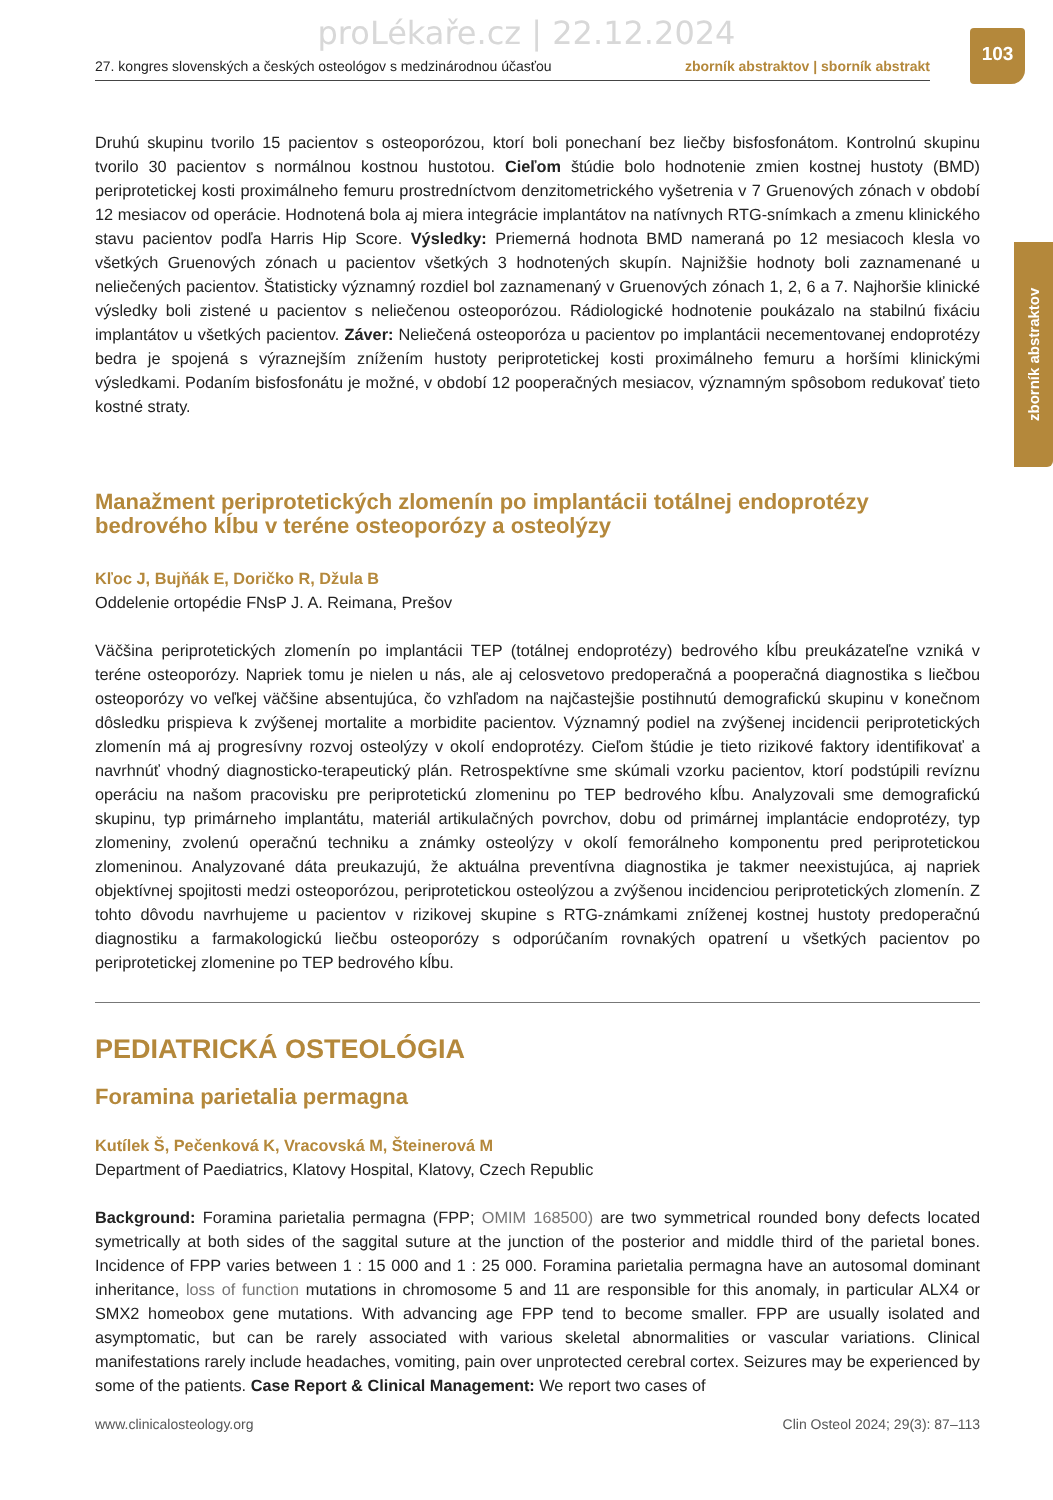proLékaře.cz | 22.12.2024
27. kongres slovenských a českých osteológov s medzinárodnou účasťou zborník abstraktov | sborník abstrakt
103
zborník abstraktov
Druhú skupinu tvorilo 15 pacientov s osteoporózou, ktorí boli ponechaní bez liečby bisfosfonátom. Kontrolnú skupinu tvorilo 30 pacientov s normálnou kostnou hustotou. Cieľom štúdie bolo hodnotenie zmien kostnej hustoty (BMD) periprotetickej kosti proximálneho femuru prostredníctvom denzitometrického vyšetrenia v 7 Gruenových zónach v období 12 mesiacov od operácie. Hodnotená bola aj miera integrácie implantátov na natívnych RTG-snímkach a zmenu klinického stavu pacientov podľa Harris Hip Score. Výsledky: Priemerná hodnota BMD nameraná po 12 mesiacoch klesla vo všetkých Gruenových zónach u pacientov všetkých 3 hodnotených skupín. Najnižšie hodnoty boli zaznamenané u neliečených pacientov. Štatisticky významný rozdiel bol zaznamenaný v Gruenových zónach 1, 2, 6 a 7. Najhoršie klinické výsledky boli zistené u pacientov s neliečenou osteoporózou. Rádiologické hodnotenie poukázalo na stabilnú fixáciu implantátov u všetkých pacientov. Záver: Neliečená osteoporóza u pacientov po implantácii necementovanej endoprotézy bedra je spojená s výraznejším znížením hustoty periprotetickej kosti proximálneho femuru a horšími klinickými výsledkami. Podaním bisfosfonátu je možné, v období 12 pooperačných mesiacov, významným spôsobom redukovať tieto kostné straty.
Manažment periprotetických zlomenín po implantácii totálnej endoprotézy bedrového kĺbu v teréne osteoporózy a osteolýzy
Kľoc J, Bujňák E, Doričko R, Džula B
Oddelenie ortopédie FNsP J. A. Reimana, Prešov
Väčšina periprotetických zlomenín po implantácii TEP (totálnej endoprotézy) bedrového kĺbu preukázateľne vzniká v teréne osteoporózy. Napriek tomu je nielen u nás, ale aj celosvetovo predoperačná a pooperačná diagnostika s liečbou osteoporózy vo veľkej väčšine absentujúca, čo vzhľadom na najčastejšie postihnutú demografickú skupinu v konečnom dôsledku prispieva k zvýšenej mortalite a morbidite pacientov. Významný podiel na zvýšenej incidencii periprotetických zlomenín má aj progresívny rozvoj osteolýzy v okolí endoprotézy. Cieľom štúdie je tieto rizikové faktory identifikovať a navrhnúť vhodný diagnosticko-terapeutický plán. Retrospektívne sme skúmali vzorku pacientov, ktorí podstúpili revíznu operáciu na našom pracovisku pre periprotetickú zlomeninu po TEP bedrového kĺbu. Analyzovali sme demografickú skupinu, typ primárneho implantátu, materiál artikulačných povrchov, dobu od primárnej implantácie endoprotézy, typ zlomeniny, zvolenú operačnú techniku a známky osteolýzy v okolí femorálneho komponentu pred periprotetickou zlomeninou. Analyzované dáta preukazujú, že aktuálna preventívna diagnostika je takmer neexistujúca, aj napriek objektívnej spojitosti medzi osteoporózou, periprotetickou osteolýzou a zvýšenou incidenciou periprotetických zlomenín. Z tohto dôvodu navrhujeme u pacientov v rizikovej skupine s RTG-známkami zníženej kostnej hustoty predoperačnú diagnostiku a farmakologickú liečbu osteoporózy s odporúčaním rovnakých opatrení u všetkých pacientov po periprotetickej zlomenine po TEP bedrového kĺbu.
PEDIATRICKÁ OSTEOLÓGIA
Foramina parietalia permagna
Kutílek Š, Pečenková K, Vracovská M, Šteinerová M
Department of Paediatrics, Klatovy Hospital, Klatovy, Czech Republic
Background: Foramina parietalia permagna (FPP; OMIM 168500) are two symmetrical rounded bony defects located symetrically at both sides of the saggital suture at the junction of the posterior and middle third of the parietal bones. Incidence of FPP varies between 1 : 15 000 and 1 : 25 000. Foramina parietalia permagna have an autosomal dominant inheritance, loss of function mutations in chromosome 5 and 11 are responsible for this anomaly, in particular ALX4 or SMX2 homeobox gene mutations. With advancing age FPP tend to become smaller. FPP are usually isolated and asymptomatic, but can be rarely associated with various skeletal abnormalities or vascular variations. Clinical manifestations rarely include headaches, vomiting, pain over unprotected cerebral cortex. Seizures may be experienced by some of the patients. Case Report & Clinical Management: We report two cases of
www.clinicalosteology.org Clin Osteol 2024; 29(3): 87–113